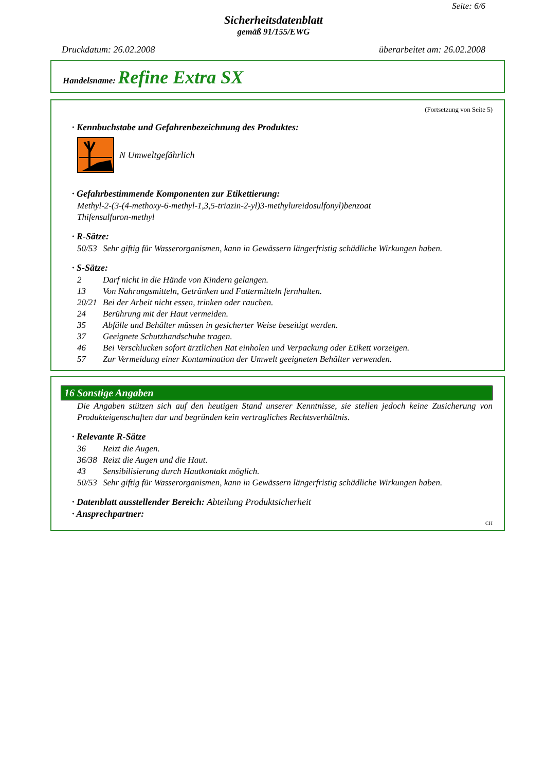Seite: 6/6
Sicherheitsdatenblatt
gemäß 91/155/EWG
Druckdatum: 26.02.2008 überarbeitet am: 26.02.2008
Handelsname: Refine Extra SX
(Fortsetzung von Seite 5)
· Kennbuchstabe und Gefahrenbezeichnung des Produktes:
N Umweltgefährlich
· Gefahrbestimmende Komponenten zur Etikettierung:
Methyl-2-(3-(4-methoxy-6-methyl-1,3,5-triazin-2-yl)3-methylureidosulfonyl)benzoat
Thifensulfuron-methyl
· R-Sätze:
50/53 Sehr giftig für Wasserorganismen, kann in Gewässern längerfristig schädliche Wirkungen haben.
· S-Sätze:
2 Darf nicht in die Hände von Kindern gelangen.
13 Von Nahrungsmitteln, Getränken und Futtermitteln fernhalten.
20/21 Bei der Arbeit nicht essen, trinken oder rauchen.
24 Berührung mit der Haut vermeiden.
35 Abfälle und Behälter müssen in gesicherter Weise beseitigt werden.
37 Geeignete Schutzhandschuhe tragen.
46 Bei Verschlucken sofort ärztlichen Rat einholen und Verpackung oder Etikett vorzeigen.
57 Zur Vermeidung einer Kontamination der Umwelt geeigneten Behälter verwenden.
16 Sonstige Angaben
Die Angaben stützen sich auf den heutigen Stand unserer Kenntnisse, sie stellen jedoch keine Zusicherung von Produkteigenschaften dar und begründen kein vertragliches Rechtsverhältnis.
· Relevante R-Sätze
36 Reizt die Augen.
36/38 Reizt die Augen und die Haut.
43 Sensibilisierung durch Hautkontakt möglich.
50/53 Sehr giftig für Wasserorganismen, kann in Gewässern längerfristig schädliche Wirkungen haben.
· Datenblatt ausstellender Bereich: Abteilung Produktsicherheit
· Ansprechpartner:
CH